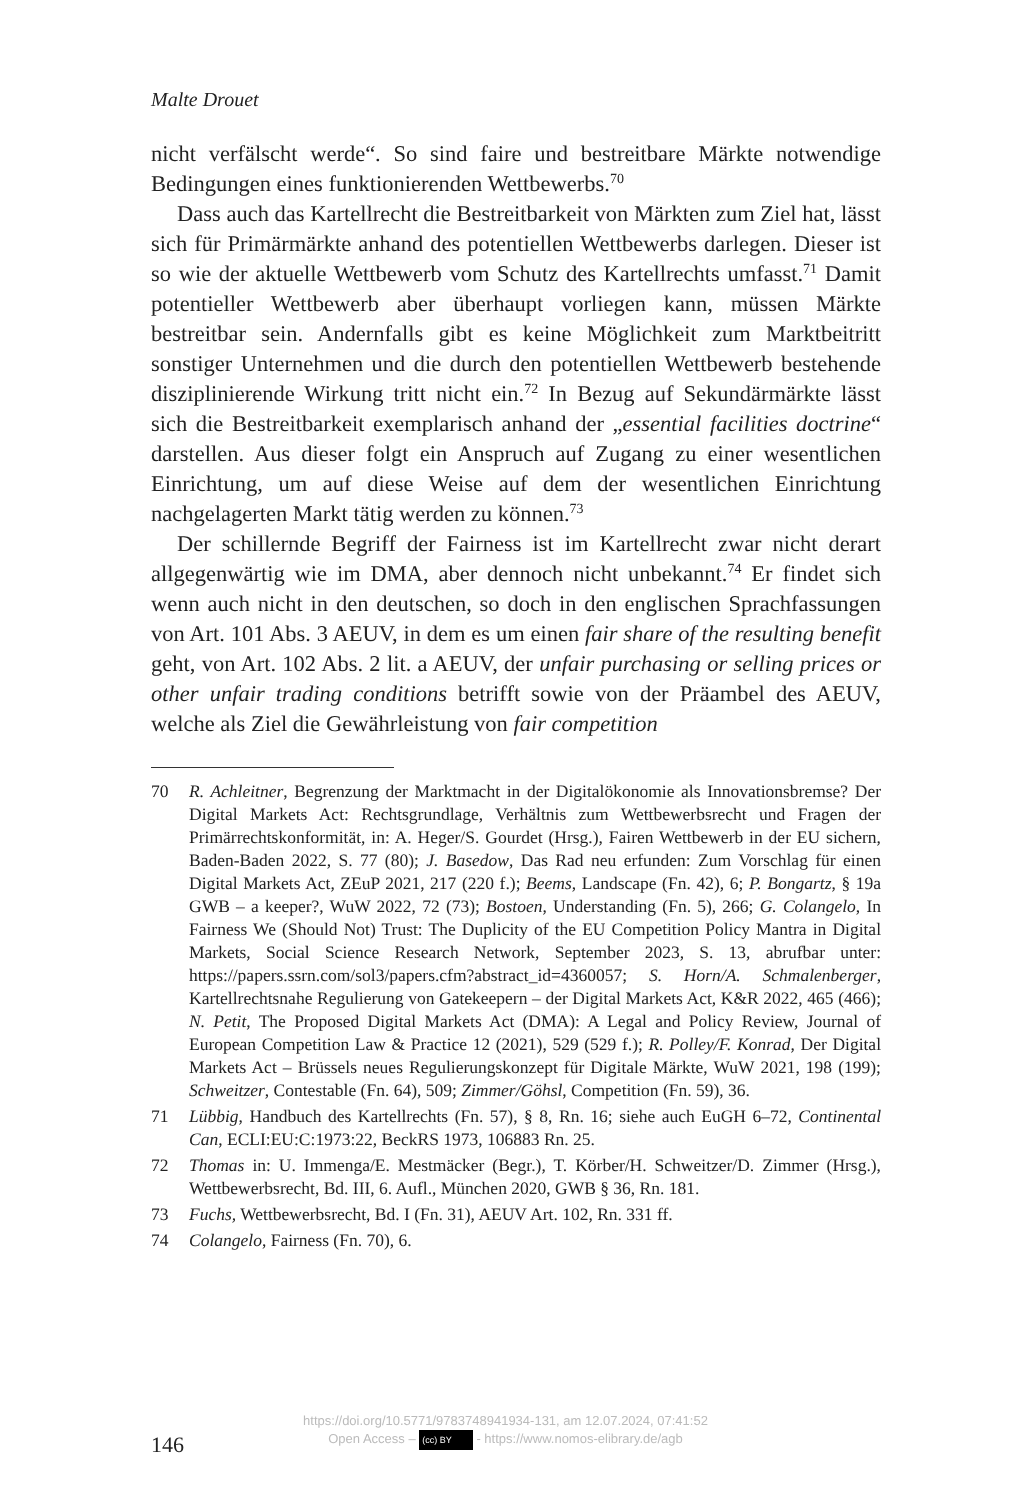Malte Drouet
nicht verfälscht werde“. So sind faire und bestreitbare Märkte notwendige Bedingungen eines funktionierenden Wettbewerbs.<sup>70</sup>
Dass auch das Kartellrecht die Bestreitbarkeit von Märkten zum Ziel hat, lässt sich für Primärmärkte anhand des potentiellen Wettbewerbs darlegen. Dieser ist so wie der aktuelle Wettbewerb vom Schutz des Kartellrechts umfasst.<sup>71</sup> Damit potentieller Wettbewerb aber überhaupt vorliegen kann, müssen Märkte bestreitbar sein. Andernfalls gibt es keine Möglichkeit zum Marktbeitritt sonstiger Unternehmen und die durch den potentiellen Wettbewerb bestehende disziplinierende Wirkung tritt nicht ein.<sup>72</sup> In Bezug auf Sekundärmärkte lässt sich die Bestreitbarkeit exemplarisch anhand der „essential facilities doctrine“ darstellen. Aus dieser folgt ein Anspruch auf Zugang zu einer wesentlichen Einrichtung, um auf diese Weise auf dem der wesentlichen Einrichtung nachgelagerten Markt tätig werden zu können.<sup>73</sup>
Der schillernde Begriff der Fairness ist im Kartellrecht zwar nicht derart allgegenwärtig wie im DMA, aber dennoch nicht unbekannt.<sup>74</sup> Er findet sich wenn auch nicht in den deutschen, so doch in den englischen Sprachfassungen von Art. 101 Abs. 3 AEUV, in dem es um einen fair share of the resulting benefit geht, von Art. 102 Abs. 2 lit. a AEUV, der unfair purchasing or selling prices or other unfair trading conditions betrifft sowie von der Präambel des AEUV, welche als Ziel die Gewährleistung von fair competition
70 R. Achleitner, Begrenzung der Marktmacht in der Digitalökonomie als Innovationsbremse? Der Digital Markets Act: Rechtsgrundlage, Verhältnis zum Wettbewerbsrecht und Fragen der Primärrechtskonformität, in: A. Heger/S. Gourdet (Hrsg.), Fairen Wettbewerb in der EU sichern, Baden-Baden 2022, S. 77 (80); J. Basedow, Das Rad neu erfunden: Zum Vorschlag für einen Digital Markets Act, ZEuP 2021, 217 (220 f.); Beems, Landscape (Fn. 42), 6; P. Bongartz, § 19a GWB – a keeper?, WuW 2022, 72 (73); Bostoen, Understanding (Fn. 5), 266; G. Colangelo, In Fairness We (Should Not) Trust: The Duplicity of the EU Competition Policy Mantra in Digital Markets, Social Science Research Network, September 2023, S. 13, abrufbar unter: https://papers.ssrn.com/sol3/papers.cfm?abstract_id=4360057; S. Horn/A. Schmalenberger, Kartellrechtsnahe Regulierung von Gatekeepern – der Digital Markets Act, K&R 2022, 465 (466); N. Petit, The Proposed Digital Markets Act (DMA): A Legal and Policy Review, Journal of European Competition Law & Practice 12 (2021), 529 (529 f.); R. Polley/F. Konrad, Der Digital Markets Act – Brüssels neues Regulierungskonzept für Digitale Märkte, WuW 2021, 198 (199); Schweitzer, Contestable (Fn. 64), 509; Zimmer/Göhsl, Competition (Fn. 59), 36.
71 Lübbig, Handbuch des Kartellrechts (Fn. 57), § 8, Rn. 16; siehe auch EuGH 6–72, Continental Can, ECLI:EU:C:1973:22, BeckRS 1973, 106883 Rn. 25.
72 Thomas in: U. Immenga/E. Mestmäcker (Begr.), T. Körber/H. Schweitzer/D. Zimmer (Hrsg.), Wettbewerbsrecht, Bd. III, 6. Aufl., München 2020, GWB § 36, Rn. 181.
73 Fuchs, Wettbewerbsrecht, Bd. I (Fn. 31), AEUV Art. 102, Rn. 331 ff.
74 Colangelo, Fairness (Fn. 70), 6.
146
https://doi.org/10.5771/9783748941934-131, am 12.07.2024, 07:41:52
Open Access – (cc) BY - https://www.nomos-elibrary.de/agb